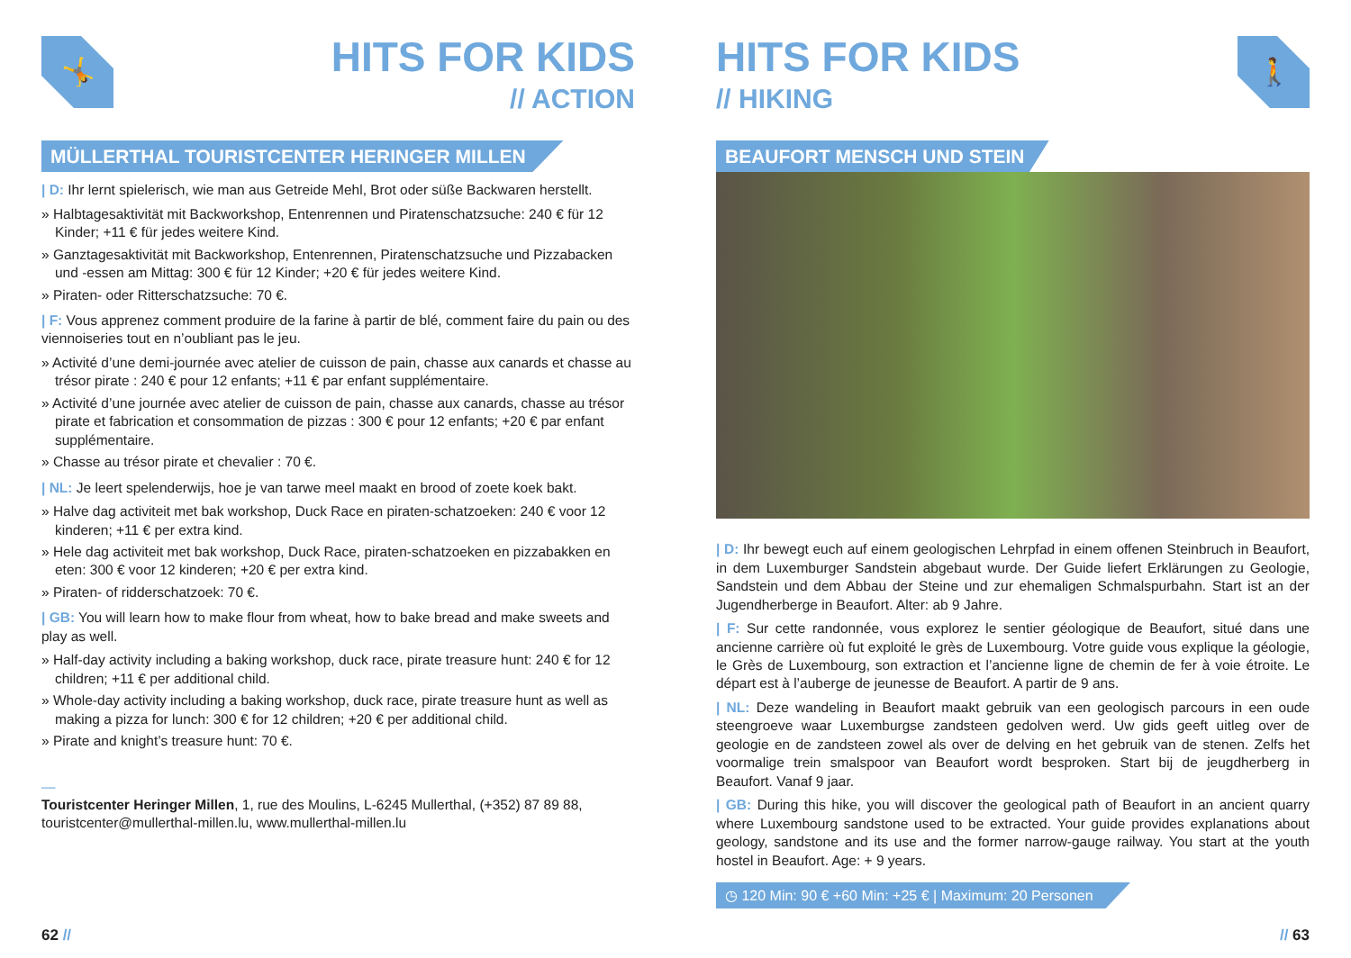🤸
HITS FOR KIDS
// ACTION
MÜLLERTHAL TOURISTCENTER HERINGER MILLEN
| D: Ihr lernt spielerisch, wie man aus Getreide Mehl, Brot oder süße Backwaren herstellt.
» Halbtagesaktivität mit Backworkshop, Entenrennen und Piratenschatzsuche: 240 € für 12 Kinder; +11 € für jedes weitere Kind.
» Ganztagesaktivität mit Backworkshop, Entenrennen, Piratenschatzsuche und Pizzabacken und -essen am Mittag: 300 € für 12 Kinder; +20 € für jedes weitere Kind.
» Piraten- oder Ritterschatzsuche: 70 €.
| F: Vous apprenez comment produire de la farine à partir de blé, comment faire du pain ou des viennoiseries tout en n’oubliant pas le jeu.
» Activité d’une demi-journée avec atelier de cuisson de pain, chasse aux canards et chasse au trésor pirate : 240 € pour 12 enfants; +11 € par enfant supplémentaire.
» Activité d’une journée avec atelier de cuisson de pain, chasse aux canards, chasse au trésor pirate et fabrication et consommation de pizzas : 300 € pour 12 enfants; +20 € par enfant supplémentaire.
» Chasse au trésor pirate et chevalier : 70 €.
| NL: Je leert spelenderwijs, hoe je van tarwe meel maakt en brood of zoete koek bakt.
» Halve dag activiteit met bak workshop, Duck Race en piraten-schatzoeken: 240 € voor 12 kinderen; +11 € per extra kind.
» Hele dag activiteit met bak workshop, Duck Race, piraten-schatzoeken en pizzabakken en eten: 300 € voor 12 kinderen; +20 € per extra kind.
» Piraten- of ridderschatzoek: 70 €.
| GB: You will learn how to make flour from wheat, how to bake bread and make sweets and play as well.
» Half-day activity including a baking workshop, duck race, pirate treasure hunt: 240 € for 12 children; +11 € per additional child.
» Whole-day activity including a baking workshop, duck race, pirate treasure hunt as well as making a pizza for lunch: 300 € for 12 children; +20 € per additional child.
» Pirate and knight’s treasure hunt: 70 €.
—
Touristcenter Heringer Millen, 1, rue des Moulins, L-6245 Mullerthal, (+352) 87 89 88, touristcenter@mullerthal-millen.lu, www.mullerthal-millen.lu
62 //
HITS FOR KIDS
// HIKING
🚶
BEAUFORT MENSCH UND STEIN
| D: Ihr bewegt euch auf einem geologischen Lehrpfad in einem offenen Steinbruch in Beaufort, in dem Luxemburger Sandstein abgebaut wurde. Der Guide liefert Erklärungen zu Geologie, Sandstein und dem Abbau der Steine und zur ehemaligen Schmalspurbahn. Start ist an der Jugendherberge in Beaufort. Alter: ab 9 Jahre.
| F: Sur cette randonnée, vous explorez le sentier géologique de Beaufort, situé dans une ancienne carrière où fut exploité le grès de Luxembourg. Votre guide vous explique la géologie, le Grès de Luxembourg, son extraction et l’ancienne ligne de chemin de fer à voie étroite. Le départ est à l’auberge de jeunesse de Beaufort. A partir de 9 ans.
| NL: Deze wandeling in Beaufort maakt gebruik van een geologisch parcours in een oude steengroeve waar Luxemburgse zandsteen gedolven werd. Uw gids geeft uitleg over de geologie en de zandsteen zowel als over de delving en het gebruik van de stenen. Zelfs het voormalige trein smalspoor van Beaufort wordt besproken. Start bij de jeugdherberg in Beaufort. Vanaf 9 jaar.
| GB: During this hike, you will discover the geological path of Beaufort in an ancient quarry where Luxembourg sandstone used to be extracted. Your guide provides explanations about geology, sandstone and its use and the former narrow-gauge railway. You start at the youth hostel in Beaufort. Age: + 9 years.
◷ 120 Min: 90 € +60 Min: +25 € | Maximum: 20 Personen
// 63